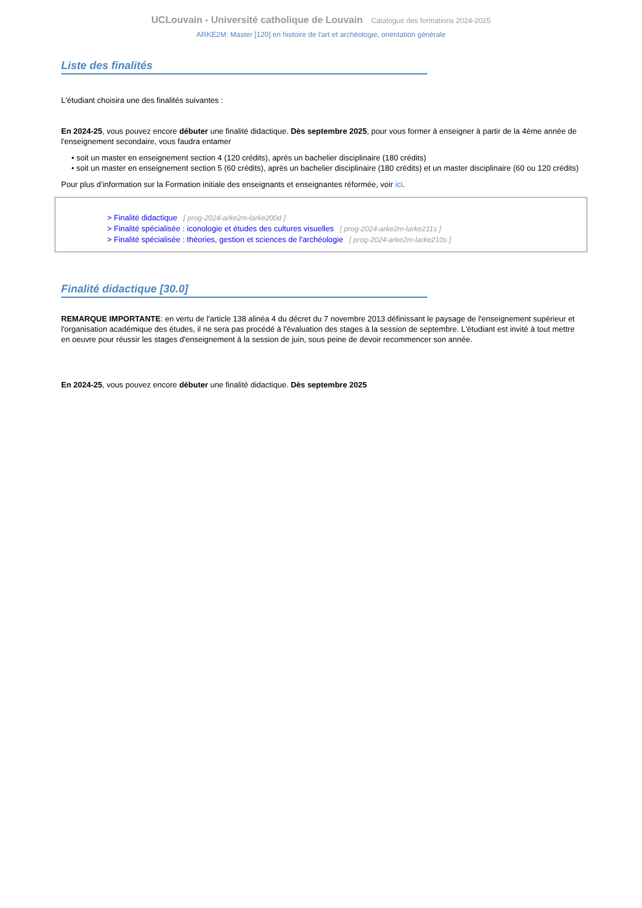UCLouvain - Université catholique de Louvain Catalogue des formations 2024-2025
ARKE2M: Master [120] en histoire de l'art et archéologie, orientation générale
Liste des finalités
L'étudiant choisira une des finalités suivantes :
En 2024-25, vous pouvez encore débuter une finalité didactique. Dès septembre 2025, pour vous former à enseigner à partir de la 4ème année de l'enseignement secondaire, vous faudra entamer
• soit un master en enseignement section 4 (120 crédits), après un bachelier disciplinaire (180 crédits)
• soit un master en enseignement section 5 (60 crédits), après un bachelier disciplinaire (180 crédits) et un master disciplinaire (60 ou 120 crédits)
Pour plus d’information sur la Formation initiale des enseignants et enseignantes réformée, voir ici.
> Finalité didactique [ prog-2024-arke2m-larke200d ]
> Finalité spécialisée : iconologie et études des cultures visuelles [ prog-2024-arke2m-larke211s ]
> Finalité spécialisée : théories, gestion et sciences de l'archéologie [ prog-2024-arke2m-larke210s ]
Finalité didactique [30.0]
REMARQUE IMPORTANTE: en vertu de l'article 138 alinéa 4 du décret du 7 novembre 2013 définissant le paysage de l'enseignement supérieur et l'organisation académique des études, il ne sera pas procédé à l'évaluation des stages à la session de septembre. L'étudiant est invité à tout mettre en oeuvre pour réussir les stages d'enseignement à la session de juin, sous peine de devoir recommencer son année.
En 2024-25, vous pouvez encore débuter une finalité didactique. Dès septembre 2025